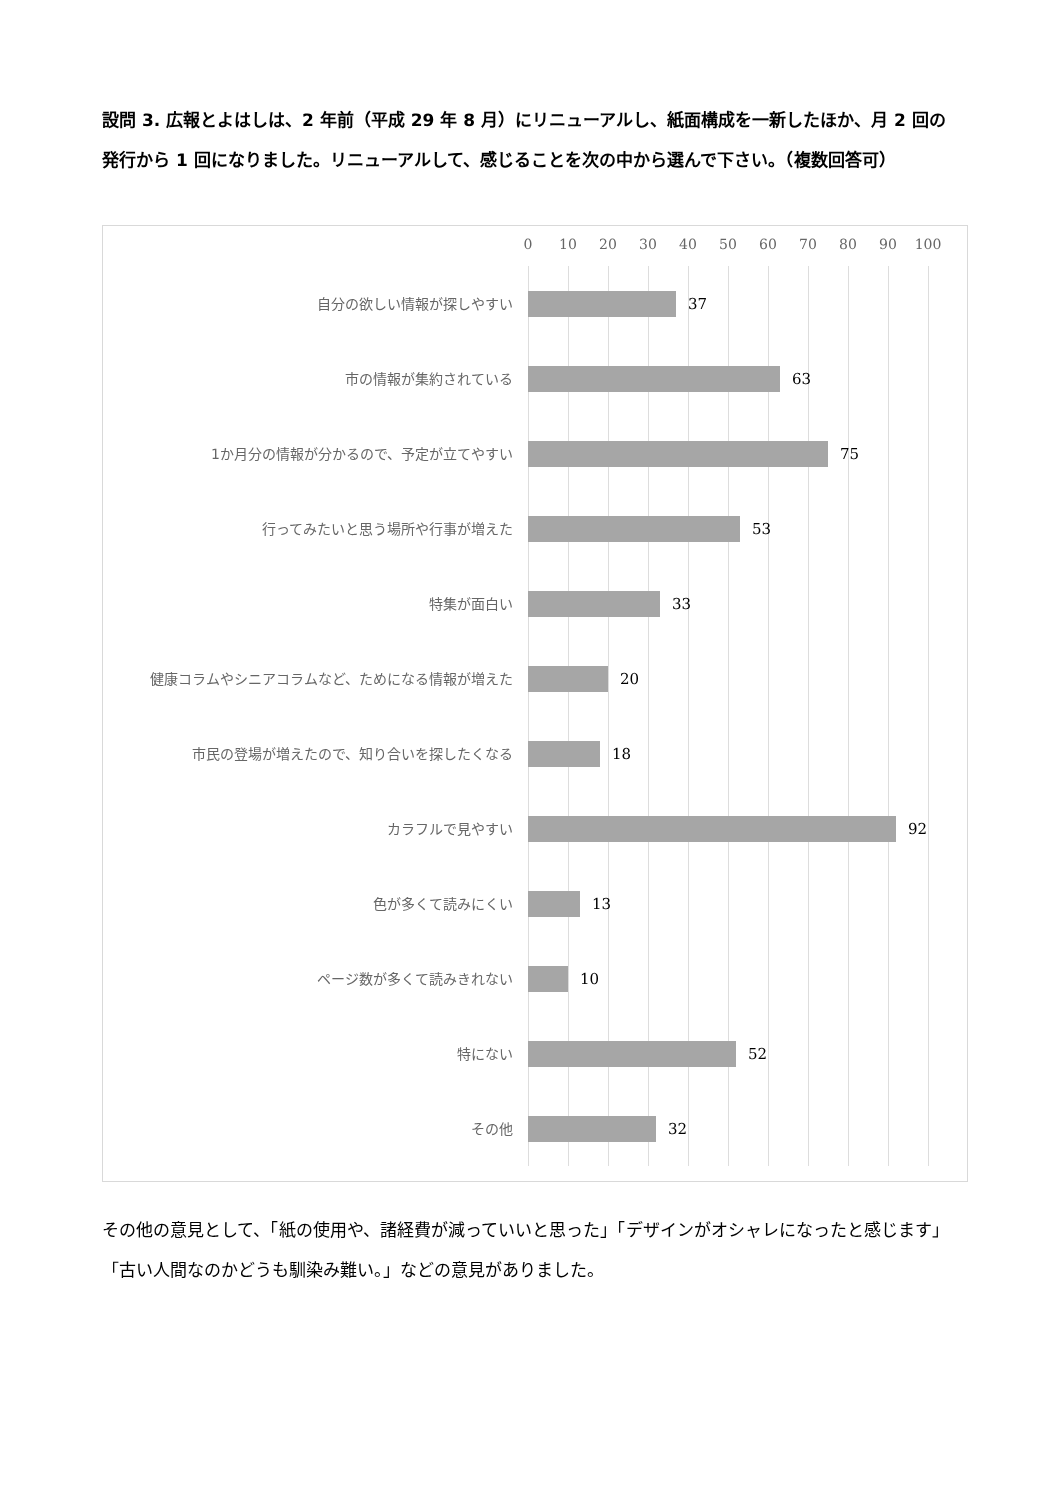設問 3. 広報とよはしは、2 年前（平成 29 年 8 月）にリニューアルし、紙面構成を一新したほか、月 2 回の発行から 1 回になりました。リニューアルして、感じることを次の中から選んで下さい。（複数回答可）
0 10 20 30 40 50 60 70 80 90 100
自分の欲しい情報が探しやすい
37
市の情報が集約されている
63
1か月分の情報が分かるので、予定が立てやすい
75
行ってみたいと思う場所や行事が増えた
53
特集が面白い
33
健康コラムやシニアコラムなど、ためになる情報が増えた
20
市民の登場が増えたので、知り合いを探したくなる
18
カラフルで見やすい
92
色が多くて読みにくい
13
ページ数が多くて読みきれない
10
特にない
52
その他
32
その他の意見として、「紙の使用や、諸経費が減っていいと思った」「デザインがオシャレになったと感じます」「古い人間なのかどうも馴染み難い。」などの意見がありました。